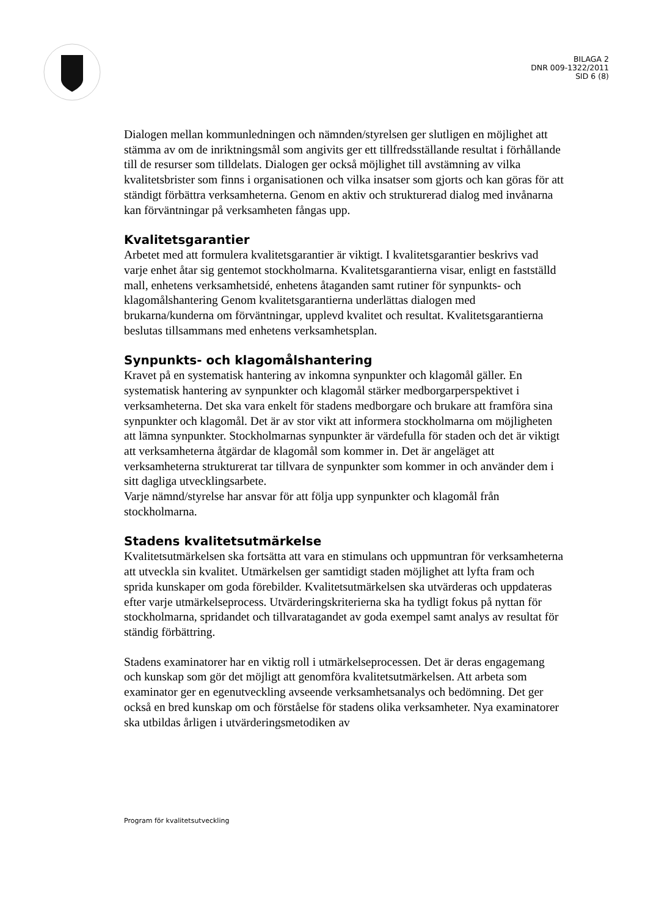BILAGA 2
DNR 009-1322/2011
SID 6 (8)
Dialogen mellan kommunledningen och nämnden/styrelsen ger slutligen en möjlighet att stämma av om de inriktningsmål som angivits ger ett tillfredsställande resultat i förhållande till de resurser som tilldelats. Dialogen ger också möjlighet till avstämning av vilka kvalitetsbrister som finns i organisationen och vilka insatser som gjorts och kan göras för att ständigt förbättra verksamheterna. Genom en aktiv och strukturerad dialog med invånarna kan förväntningar på verksamheten fångas upp.
Kvalitetsgarantier
Arbetet med att formulera kvalitetsgarantier är viktigt. I kvalitetsgarantier beskrivs vad varje enhet åtar sig gentemot stockholmarna. Kvalitetsgarantierna visar, enligt en fastställd mall, enhetens verksamhetsidé, enhetens åtaganden samt rutiner för synpunkts- och klagomålshantering Genom kvalitetsgarantierna underlättas dialogen med brukarna/kunderna om förväntningar, upplevd kvalitet och resultat. Kvalitetsgarantierna beslutas tillsammans med enhetens verksamhetsplan.
Synpunkts- och klagomålshantering
Kravet på en systematisk hantering av inkomna synpunkter och klagomål gäller. En systematisk hantering av synpunkter och klagomål stärker medborgarperspektivet i verksamheterna. Det ska vara enkelt för stadens medborgare och brukare att framföra sina synpunkter och klagomål. Det är av stor vikt att informera stockholmarna om möjligheten att lämna synpunkter. Stockholmarnas synpunkter är värdefulla för staden och det är viktigt att verksamheterna åtgärdar de klagomål som kommer in. Det är angeläget att verksamheterna strukturerat tar tillvara de synpunkter som kommer in och använder dem i sitt dagliga utvecklingsarbete.
Varje nämnd/styrelse har ansvar för att följa upp synpunkter och klagomål från stockholmarna.
Stadens kvalitetsutmärkelse
Kvalitetsutmärkelsen ska fortsätta att vara en stimulans och uppmuntran för verksamheterna att utveckla sin kvalitet. Utmärkelsen ger samtidigt staden möjlighet att lyfta fram och sprida kunskaper om goda förebilder. Kvalitetsutmärkelsen ska utvärderas och uppdateras efter varje utmärkelseprocess. Utvärderingskriterierna ska ha tydligt fokus på nyttan för stockholmarna, spridandet och tillvaratagandet av goda exempel samt analys av resultat för ständig förbättring.
Stadens examinatorer har en viktig roll i utmärkelseprocessen. Det är deras engagemang och kunskap som gör det möjligt att genomföra kvalitetsutmärkelsen. Att arbeta som examinator ger en egenutveckling avseende verksamhetsanalys och bedömning. Det ger också en bred kunskap om och förståelse för stadens olika verksamheter. Nya examinatorer ska utbildas årligen i utvärderingsmetodiken av
Program för kvalitetsutveckling